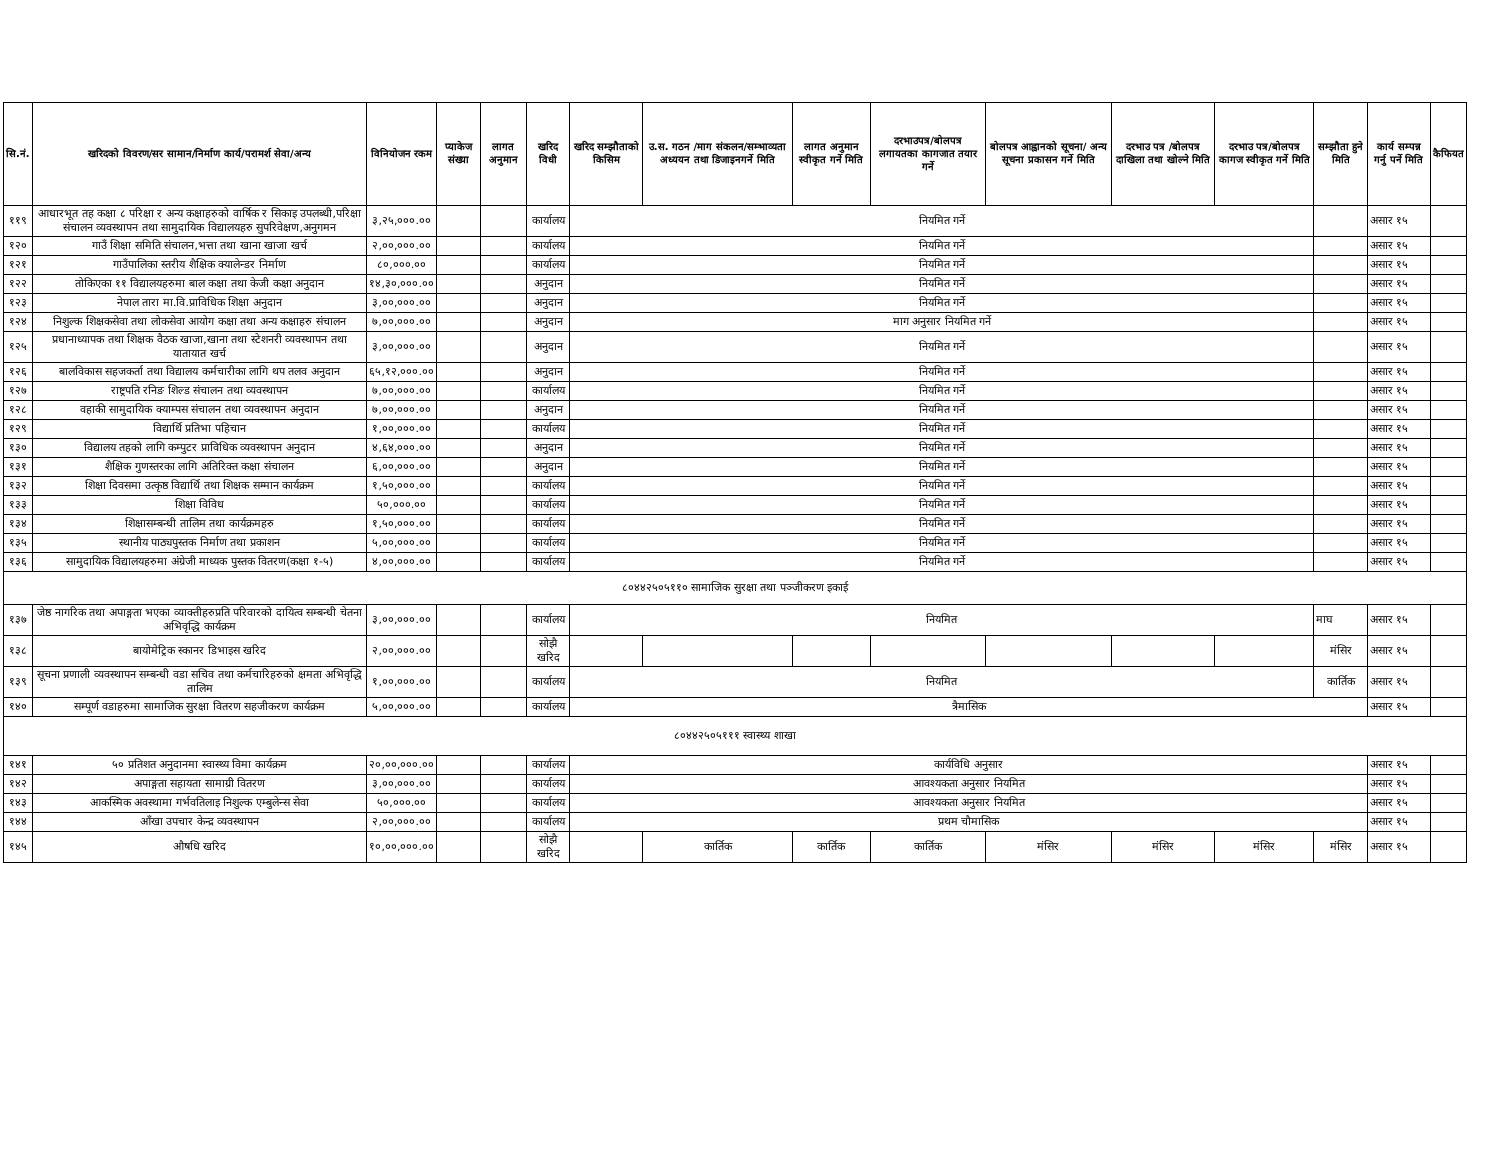| सि.नं. | खरिदको विवरण/सर सामान/निर्माण कार्य/परामर्श सेवा/अन्य | विनियोजन रकम | प्याकेज संख्या | लागत अनुमान | खरिद विधी | खरिद सम्झौताको किसिम | उ.स. गठन /माग संकलन/सम्भाव्यता अध्ययन तथा डिजाइनगर्ने मिति | लागत अनुमान स्वीकृत गर्ने मिति | दरभाउपत्र/बोलपत्र लगायतका कागजात तयार गर्ने | बोलपत्र आह्वानको सूचना/ अन्य सूचना प्रकासन गर्ने मिति | दरभाउ पत्र /बोलपत्र दाखिला तथा खोल्ने मिति | दरभाउ पत्र/बोलपत्र कागज स्वीकृत गर्ने मिति | सम्झौता हुने मिति | कार्य सम्पन्न गर्नु पर्ने मिति | कैफियत |
| --- | --- | --- | --- | --- | --- | --- | --- | --- | --- | --- | --- | --- | --- | --- | --- |
| ११९ | आधारभूत तह कक्षा ८ परिक्षा र अन्य कक्षाहरुको वार्षिक र सिकाइ उपलब्धी,परिक्षा संचालन व्यवस्थापन तथा सामुदायिक विद्यालयहरु सुपरिवेक्षण,अनुगमन | ३,२५,०००.०० | | | कार्यालय | नियमित गर्ने | | | | | | | | असार १५ | |
| १२० | गाउँ शिक्षा समिति संचालन,भत्ता तथा खाना खाजा खर्च | २,००,०००.०० | | | कार्यालय | नियमित गर्ने | | | | | | | | असार १५ | |
| १२१ | गाउँपालिका स्तरीय शैक्षिक क्यालेन्डर निर्माण | ८०,०००.०० | | | कार्यालय | नियमित गर्ने | | | | | | | | असार १५ | |
| १२२ | तोकिएका ११ विद्यालयहरुमा बाल कक्षा तथा केजी कक्षा अनुदान | १४,३०,०००.०० | | | अनुदान | नियमित गर्ने | | | | | | | | असार १५ | |
| १२३ | नेपाल तारा मा.वि.प्राविधिक शिक्षा अनुदान | ३,००,०००.०० | | | अनुदान | नियमित गर्ने | | | | | | | | असार १५ | |
| १२४ | निशुल्क शिक्षकसेवा तथा लोकसेवा आयोग कक्षा तथा अन्य कक्षाहरु संचालन | ७,००,०००.०० | | | अनुदान | माग अनुसार नियमित गर्ने | | | | | | | | असार १५ | |
| १२५ | प्रधानाध्यापक तथा शिक्षक वैठक खाजा,खाना तथा स्टेशनरी व्यवस्थापन तथा यातायात खर्च | ३,००,०००.०० | | | अनुदान | नियमित गर्ने | | | | | | | | असार १५ | |
| १२६ | बालविकास सहजकर्ता तथा विद्यालय कर्मचारीका लागि थप तलव अनुदान | ६५,१२,०००.०० | | | अनुदान | नियमित गर्ने | | | | | | | | असार १५ | |
| १२७ | राष्ट्रपति रनिङ शिल्ड संचालन तथा व्यवस्थापन | ७,००,०००.०० | | | कार्यालय | नियमित गर्ने | | | | | | | | असार १५ | |
| १२८ | वहाकी सामुदायिक क्याम्पस संचालन तथा व्यवस्थापन अनुदान | ७,००,०००.०० | | | अनुदान | नियमित गर्ने | | | | | | | | असार १५ | |
| १२९ | विद्यार्थि प्रतिभा पहिचान | १,००,०००.०० | | | कार्यालय | नियमित गर्ने | | | | | | | | असार १५ | |
| १३० | विद्यालय तहको लागि कम्पुटर प्राविधिक व्यवस्थापन अनुदान | ४,६४,०००.०० | | | अनुदान | नियमित गर्ने | | | | | | | | असार १५ | |
| १३१ | शैक्षिक गुणस्तरका लागि अतिरिक्त कक्षा संचालन | ६,००,०००.०० | | | अनुदान | नियमित गर्ने | | | | | | | | असार १५ | |
| १३२ | शिक्षा दिवसमा उत्कृष्ठ विद्यार्थि तथा शिक्षक सम्मान कार्यक्रम | १,५०,०००.०० | | | कार्यालय | नियमित गर्ने | | | | | | | | असार १५ | |
| १३३ | शिक्षा विविध | ५०,०००.०० | | | कार्यालय | नियमित गर्ने | | | | | | | | असार १५ | |
| १३४ | शिक्षासम्बन्धी तालिम तथा कार्यक्रमहरु | १,५०,०००.०० | | | कार्यालय | नियमित गर्ने | | | | | | | | असार १५ | |
| १३५ | स्थानीय पाठ्यपुस्तक निर्माण तथा प्रकाशन | ५,००,०००.०० | | | कार्यालय | नियमित गर्ने | | | | | | | | असार १५ | |
| १३६ | सामुदायिक विद्यालयहरुमा अंग्रेजी माध्यक पुस्तक वितरण(कक्षा १-५) | ४,००,०००.०० | | | कार्यालय | नियमित गर्ने | | | | | | | | असार १५ | |
| ८०४४२५०५११० सामाजिक सुरक्षा तथा पञ्जीकरण इकाई | | | | | | | | | | | | | | | |
| १३७ | जेष्ठ नागरिक तथा अपाङ्गता भएका व्याक्तीहरुप्रति परिवारको दायित्व सम्बन्धी चेतना अभिवृद्धि कार्यक्रम | ३,००,०००.०० | | | कार्यालय | नियमित | | | | | | | माघ | असार १५ | |
| १३८ | बायोमेट्रिक स्कानर डिभाइस खरिद | २,००,०००.०० | | | सोझै खरिद | | | | | | | | मंसिर | असार १५ | |
| १३९ | सूचना प्रणाली व्यवस्थापन सम्बन्धी वडा सचिव तथा कर्मचारिहरुको क्षमता अभिवृद्धि तालिम | १,००,०००.०० | | | कार्यालय | नियमित | | | | | | | कार्तिक | असार १५ | |
| १४० | सम्पूर्ण वडाहरुमा सामाजिक सुरक्षा वितरण सहजीकरण कार्यक्रम | ५,००,०००.०० | | | कार्यालय | त्रैमासिक | | | | | | | | असार १५ | |
| ८०४४२५०५१११ स्वास्थ्य शाखा | | | | | | | | | | | | | | | |
| १४१ | ५० प्रतिशत अनुदानमा स्वास्थ्य विमा कार्यक्रम | २०,००,०००.०० | | | कार्यालय | कार्यविधि अनुसार | | | | | | | | असार १५ | |
| १४२ | अपाङ्गता सहायता सामाग्री वितरण | ३,००,०००.०० | | | कार्यालय | आवश्यकता अनुसार नियमित | | | | | | | | असार १५ | |
| १४३ | आकस्मिक अवस्थामा गर्भवतिलाइ निशुल्क एम्बुलेन्स सेवा | ५०,०००.०० | | | कार्यालय | आवश्यकता अनुसार नियमित | | | | | | | | असार १५ | |
| १४४ | आँखा उपचार केन्द्र व्यवस्थापन | २,००,०००.०० | | | कार्यालय | प्रथम चौमासिक | | | | | | | | असार १५ | |
| १४५ | औषधि खरिद | १०,००,०००.०० | | | सोझै खरिद | | कार्तिक | कार्तिक | कार्तिक | मंसिर | मंसिर | मंसिर | मंसिर | असार १५ | |